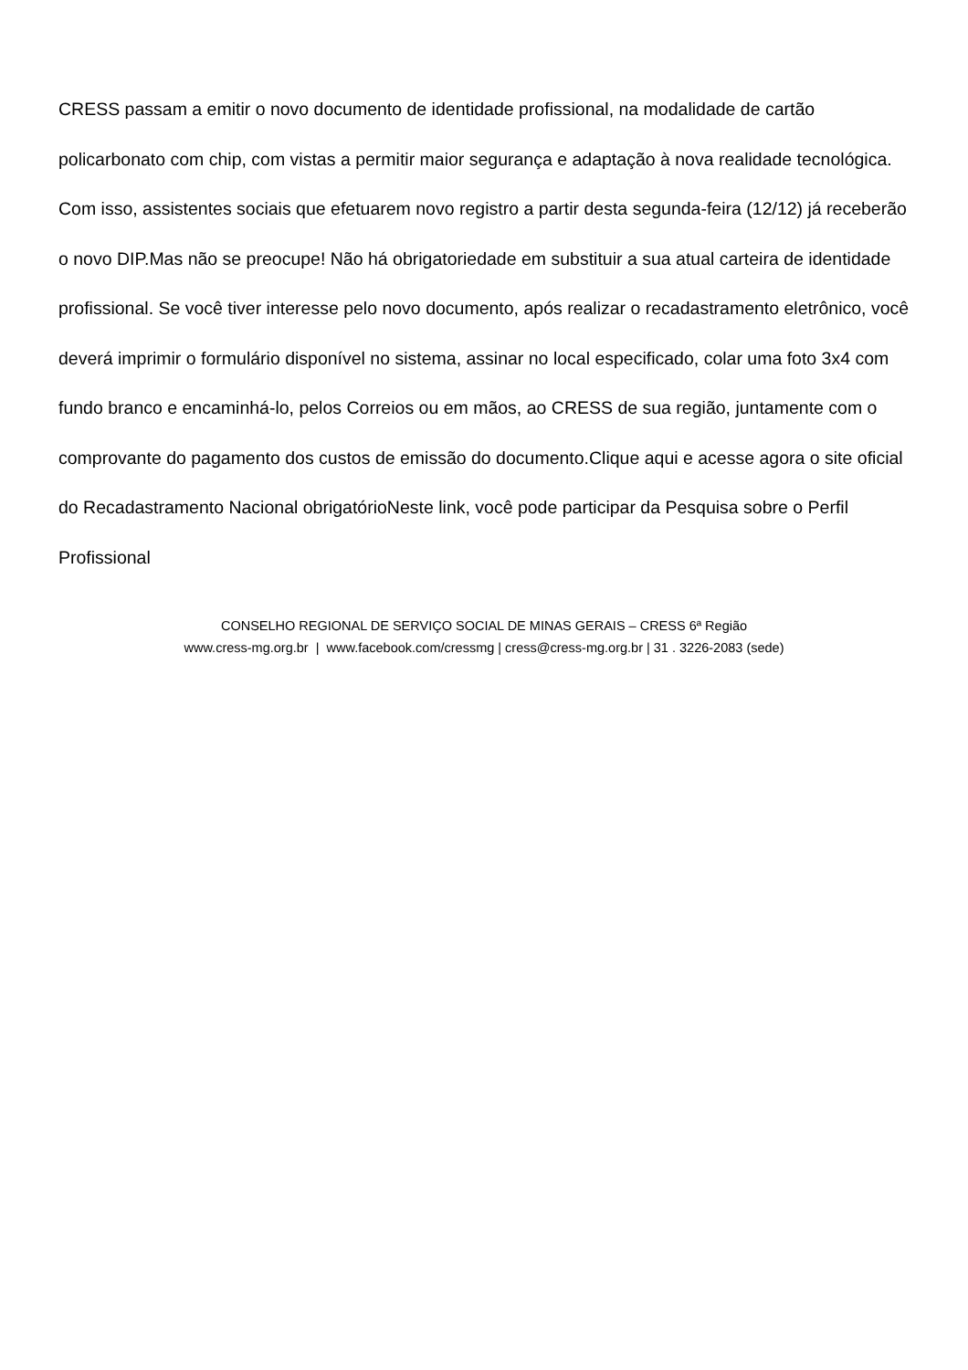CRESS passam a emitir o novo documento de identidade profissional, na modalidade de cartão policarbonato com chip, com vistas a permitir maior segurança e adaptação à nova realidade tecnológica. Com isso, assistentes sociais que efetuarem novo registro a partir desta segunda-feira (12/12) já receberão o novo DIP.Mas não se preocupe! Não há obrigatoriedade em substituir a sua atual carteira de identidade profissional. Se você tiver interesse pelo novo documento, após realizar o recadastramento eletrônico, você deverá imprimir o formulário disponível no sistema, assinar no local especificado, colar uma foto 3x4 com fundo branco e encaminhá-lo, pelos Correios ou em mãos, ao CRESS de sua região, juntamente com o comprovante do pagamento dos custos de emissão do documento.Clique aqui e acesse agora o site oficial do Recadastramento Nacional obrigatórioNeste link, você pode participar da Pesquisa sobre o Perfil Profissional
CONSELHO REGIONAL DE SERVIÇO SOCIAL DE MINAS GERAIS – CRESS 6ª Região
www.cress-mg.org.br | www.facebook.com/cressmg | cress@cress-mg.org.br | 31 . 3226-2083 (sede)